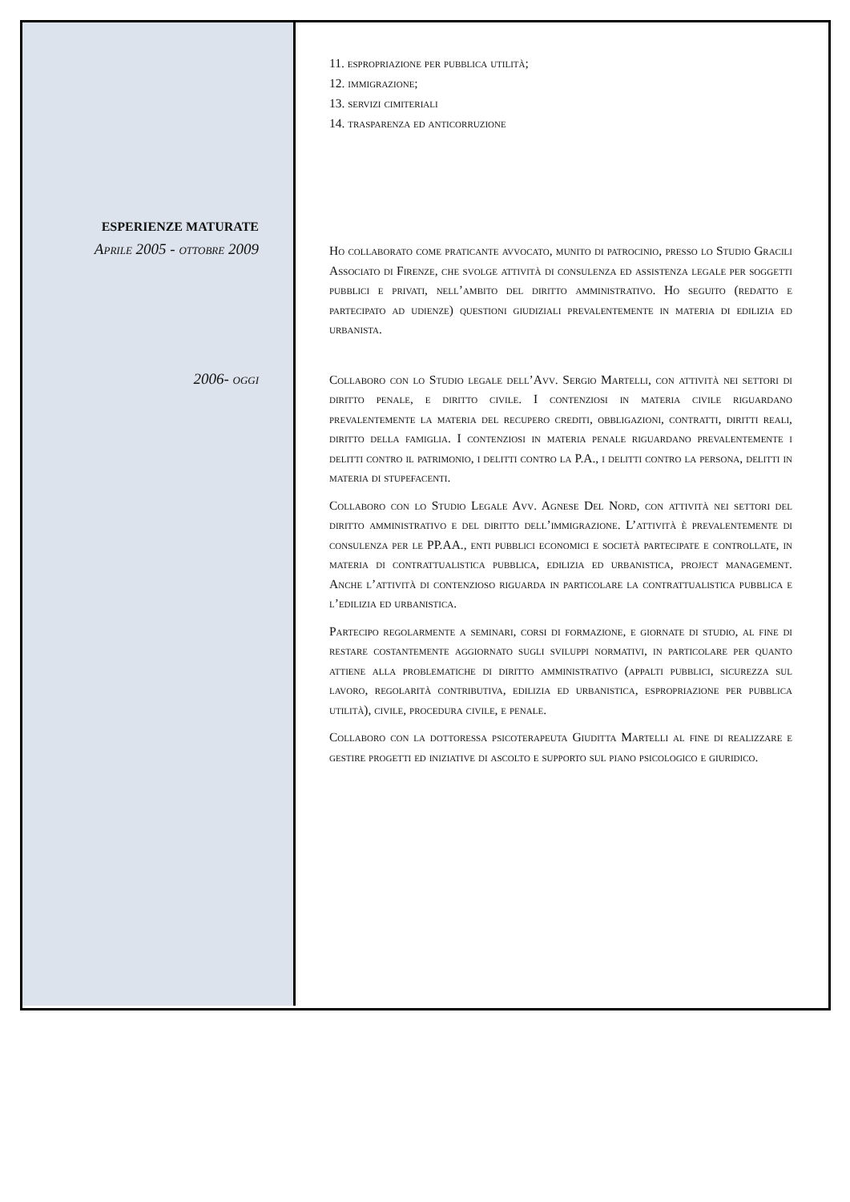11. espropriazione per pubblica utilità;
12. immigrazione;
13. servizi cimiteriali
14. trasparenza ed anticorruzione
ESPERIENZE MATURATE
Aprile 2005 - ottobre 2009
Ho collaborato come praticante avvocato, munito di patrocinio, presso lo Studio Gracili Associato di Firenze, che svolge attività di consulenza ed assistenza legale per soggetti pubblici e privati, nell’ambito del diritto amministrativo. Ho seguito (redatto e partecipato ad udienze) questioni giudiziali prevalentemente in materia di edilizia ed urbanista.
2006- oggi
Collaboro con lo Studio legale dell’Avv. Sergio Martelli, con attività nei settori di diritto penale, e diritto civile. I contenziosi in materia civile riguardano prevalentemente la materia del recupero crediti, obbligazioni, contratti, diritti reali, diritto della famiglia. I contenziosi in materia penale riguardano prevalentemente i delitti contro il patrimonio, i delitti contro la P.A., i delitti contro la persona, delitti in materia di stupefacenti.
Collaboro con lo Studio Legale Avv. Agnese Del Nord, con attività nei settori del diritto amministrativo e del diritto dell’immigrazione. L’attività è prevalentemente di consulenza per le PP.AA., enti pubblici economici e società partecipate e controllate, in materia di contrattualistica pubblica, edilizia ed urbanistica, project management. Anche l’attività di contenzioso riguarda in particolare la contrattualistica pubblica e l’edilizia ed urbanistica.
Partecipo regolarmente a seminari, corsi di formazione, e giornate di studio, al fine di restare costantemente aggiornato sugli sviluppi normativi, in particolare per quanto attiene alla problematiche di diritto amministrativo (appalti pubblici, sicurezza sul lavoro, regolarità contributiva, edilizia ed urbanistica, espropriazione per pubblica utilità), civile, procedura civile, e penale.
Collaboro con la dottoressa psicoterapeuta Giuditta Martelli al fine di realizzare e gestire progetti ed iniziative di ascolto e supporto sul piano psicologico e giuridico.